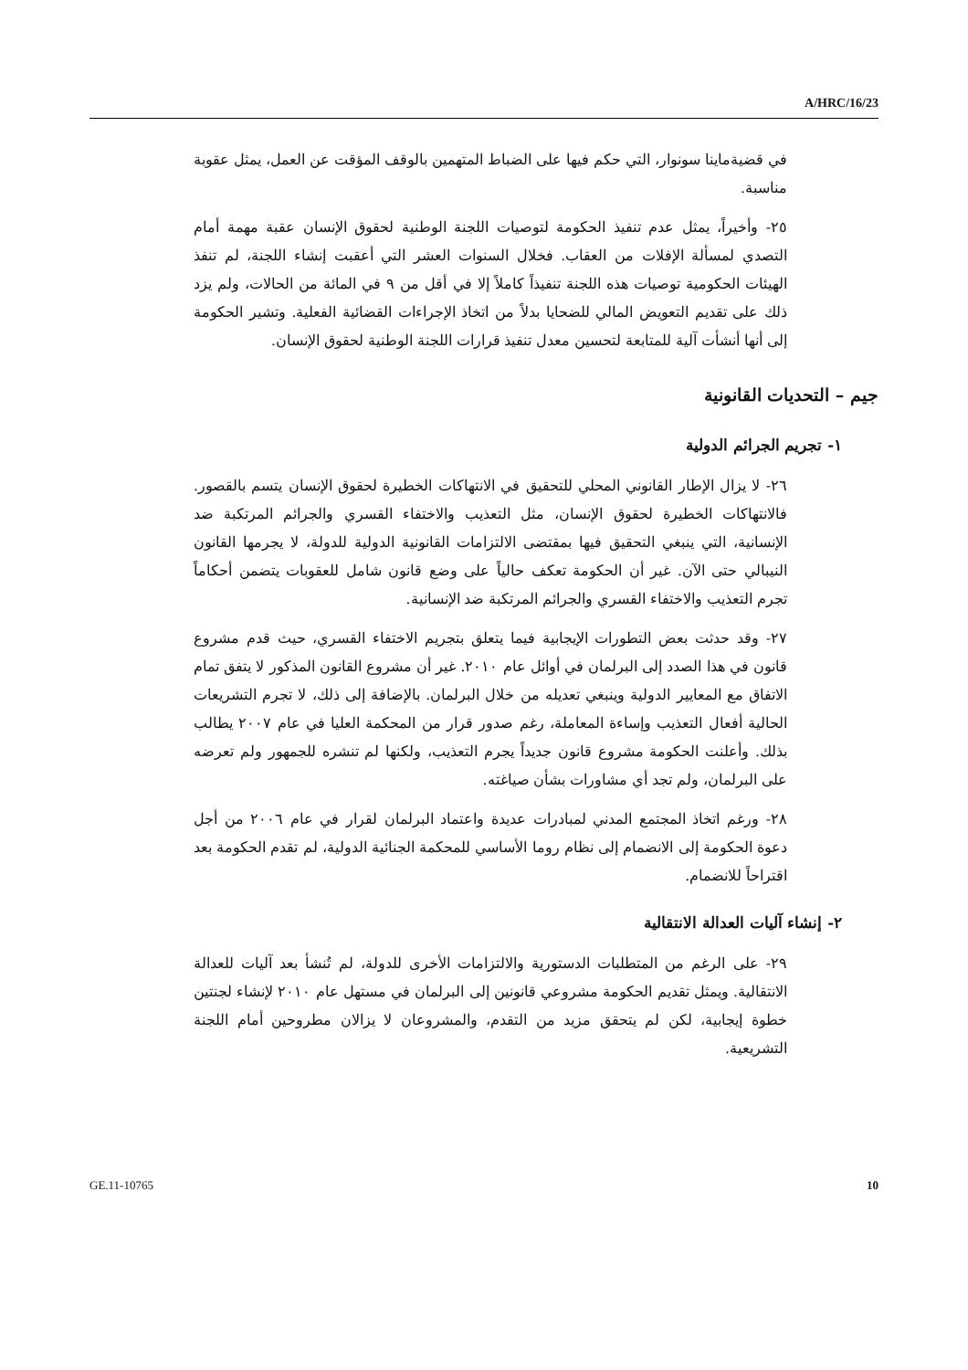A/HRC/16/23
في قضيةماينا سونوار، التي حكم فيها على الضباط المتهمين بالوقف المؤقت عن العمل، يمثل عقوبة مناسبة.
٢٥- وأخيراً، يمثل عدم تنفيذ الحكومة لتوصيات اللجنة الوطنية لحقوق الإنسان عقبة مهمة أمام التصدي لمسألة الإفلات من العقاب. فخلال السنوات العشر التي أعقبت إنشاء اللجنة، لم تنفذ الهيئات الحكومية توصيات هذه اللجنة تنفيذاً كاملاً إلا في أقل من ٩ في المائة من الحالات، ولم يزد ذلك على تقديم التعويض المالي للضحايا بدلاً من اتخاذ الإجراءات القضائية الفعلية. وتشير الحكومة إلى أنها أنشأت آلية للمتابعة لتحسين معدل تنفيذ قرارات اللجنة الوطنية لحقوق الإنسان.
جيم – التحديات القانونية
١- تجريم الجرائم الدولية
٢٦- لا يزال الإطار القانوني المحلي للتحقيق في الانتهاكات الخطيرة لحقوق الإنسان يتسم بالقصور. فالانتهاكات الخطيرة لحقوق الإنسان، مثل التعذيب والاختفاء القسري والجرائم المرتكبة ضد الإنسانية، التي ينبغي التحقيق فيها بمقتضى الالتزامات القانونية الدولية للدولة، لا يجرمها القانون النيبالي حتى الآن. غير أن الحكومة تعكف حالياً على وضع قانون شامل للعقوبات يتضمن أحكاماً تجرم التعذيب والاختفاء القسري والجرائم المرتكبة ضد الإنسانية.
٢٧- وقد حدثت بعض التطورات الإيجابية فيما يتعلق بتجريم الاختفاء القسري، حيث قدم مشروع قانون في هذا الصدد إلى البرلمان في أوائل عام ٢٠١٠. غير أن مشروع القانون المذكور لا يتفق تمام الاتفاق مع المعايير الدولية وينبغي تعديله من خلال البرلمان. بالإضافة إلى ذلك، لا تجرم التشريعات الحالية أفعال التعذيب وإساءة المعاملة، رغم صدور قرار من المحكمة العليا في عام ٢٠٠٧ يطالب بذلك. وأعلنت الحكومة مشروع قانون جديداً يجرم التعذيب، ولكنها لم تنشره للجمهور ولم تعرضه على البرلمان، ولم تجد أي مشاورات بشأن صياغته.
٢٨- ورغم اتخاذ المجتمع المدني لمبادرات عديدة واعتماد البرلمان لقرار في عام ٢٠٠٦ من أجل دعوة الحكومة إلى الانضمام إلى نظام روما الأساسي للمحكمة الجنائية الدولية، لم تقدم الحكومة بعد اقتراحاً للانضمام.
٢- إنشاء آليات العدالة الانتقالية
٢٩- على الرغم من المتطلبات الدستورية والالتزامات الأخرى للدولة، لم تُنشأ بعد آليات للعدالة الانتقالية. ويمثل تقديم الحكومة مشروعي قانونين إلى البرلمان في مستهل عام ٢٠١٠ لإنشاء لجنتين خطوة إيجابية، لكن لم يتحقق مزيد من التقدم، والمشروعان لا يزالان مطروحين أمام اللجنة التشريعية.
GE.11-10765 10